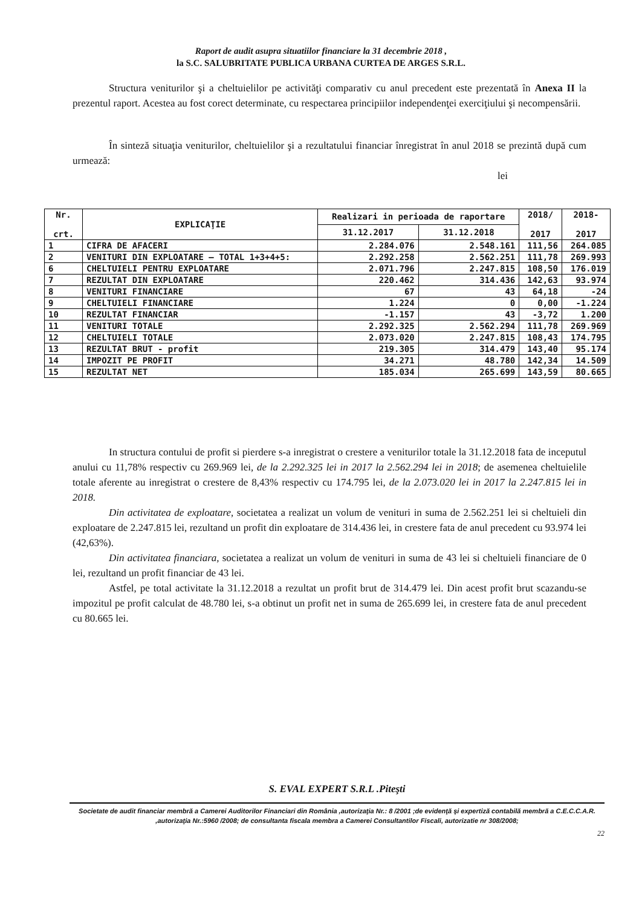Raport de audit asupra situatiilor financiare la 31 decembrie 2018 ,
la S.C. SALUBRITATE PUBLICA URBANA CURTEA DE ARGES S.R.L.
Structura veniturilor şi a cheltuielilor pe activităţi comparativ cu anul precedent este prezentată în Anexa II la prezentul raport. Acestea au fost corect determinate, cu respectarea principiilor independenţei exerciţiului şi necompensării.
În sinteză situaţia veniturilor, cheltuielilor şi a rezultatului financiar înregistrat în anul 2018 se prezintă după cum urmează:
lei
| Nr. crt. | EXPLICAŢIE | Realizari in perioada de raportare | | 2018/ 2017 | 2018- 2017 |
| --- | --- | --- | --- | --- | --- |
| | | 31.12.2017 | 31.12.2018 | | |
| 1 | CIFRA DE AFACERI | 2.284.076 | 2.548.161 | 111,56 | 264.085 |
| 2 | VENITURI DIN EXPLOATARE – TOTAL 1+3+4+5: | 2.292.258 | 2.562.251 | 111,78 | 269.993 |
| 6 | CHELTUIELI PENTRU EXPLOATARE | 2.071.796 | 2.247.815 | 108,50 | 176.019 |
| 7 | REZULTAT DIN EXPLOATARE | 220.462 | 314.436 | 142,63 | 93.974 |
| 8 | VENITURI FINANCIARE | 67 | 43 | 64,18 | -24 |
| 9 | CHELTUIELI FINANCIARE | 1.224 | 0 | 0,00 | -1.224 |
| 10 | REZULTAT FINANCIAR | -1.157 | 43 | -3,72 | 1.200 |
| 11 | VENITURI TOTALE | 2.292.325 | 2.562.294 | 111,78 | 269.969 |
| 12 | CHELTUIELI TOTALE | 2.073.020 | 2.247.815 | 108,43 | 174.795 |
| 13 | REZULTAT BRUT - profit | 219.305 | 314.479 | 143,40 | 95.174 |
| 14 | IMPOZIT PE PROFIT | 34.271 | 48.780 | 142,34 | 14.509 |
| 15 | REZULTAT NET | 185.034 | 265.699 | 143,59 | 80.665 |
In structura contului de profit si pierdere s-a inregistrat o crestere a veniturilor totale la 31.12.2018 fata de inceputul anului cu 11,78% respectiv cu 269.969 lei, de la 2.292.325 lei in 2017 la 2.562.294 lei in 2018; de asemenea cheltuielile totale aferente au inregistrat o crestere de 8,43% respectiv cu 174.795 lei, de la 2.073.020 lei in 2017 la 2.247.815 lei in 2018.
Din activitatea de exploatare, societatea a realizat un volum de venituri in suma de 2.562.251 lei si cheltuieli din exploatare de 2.247.815 lei, rezultand un profit din exploatare de 314.436 lei, in crestere fata de anul precedent cu 93.974 lei (42,63%).
Din activitatea financiara, societatea a realizat un volum de venituri in suma de 43 lei si cheltuieli financiare de 0 lei, rezultand un profit financiar de 43 lei.
Astfel, pe total activitate la 31.12.2018 a rezultat un profit brut de 314.479 lei. Din acest profit brut scazandu-se impozitul pe profit calculat de 48.780 lei, s-a obtinut un profit net in suma de 265.699 lei, in crestere fata de anul precedent cu 80.665 lei.
S. EVAL EXPERT S.R.L .Piteşti
Societate de audit financiar membră a Camerei Auditorilor Financiari din România ,autorizaţia Nr.: 8 /2001 ;de evidenţă şi expertiză contabilă membră a C.E.C.C.A.R. ,autorizaţia Nr.:5960 /2008; de consultanta fiscala membra a Camerei Consultantilor Fiscali, autorizatie nr 308/2008;
22